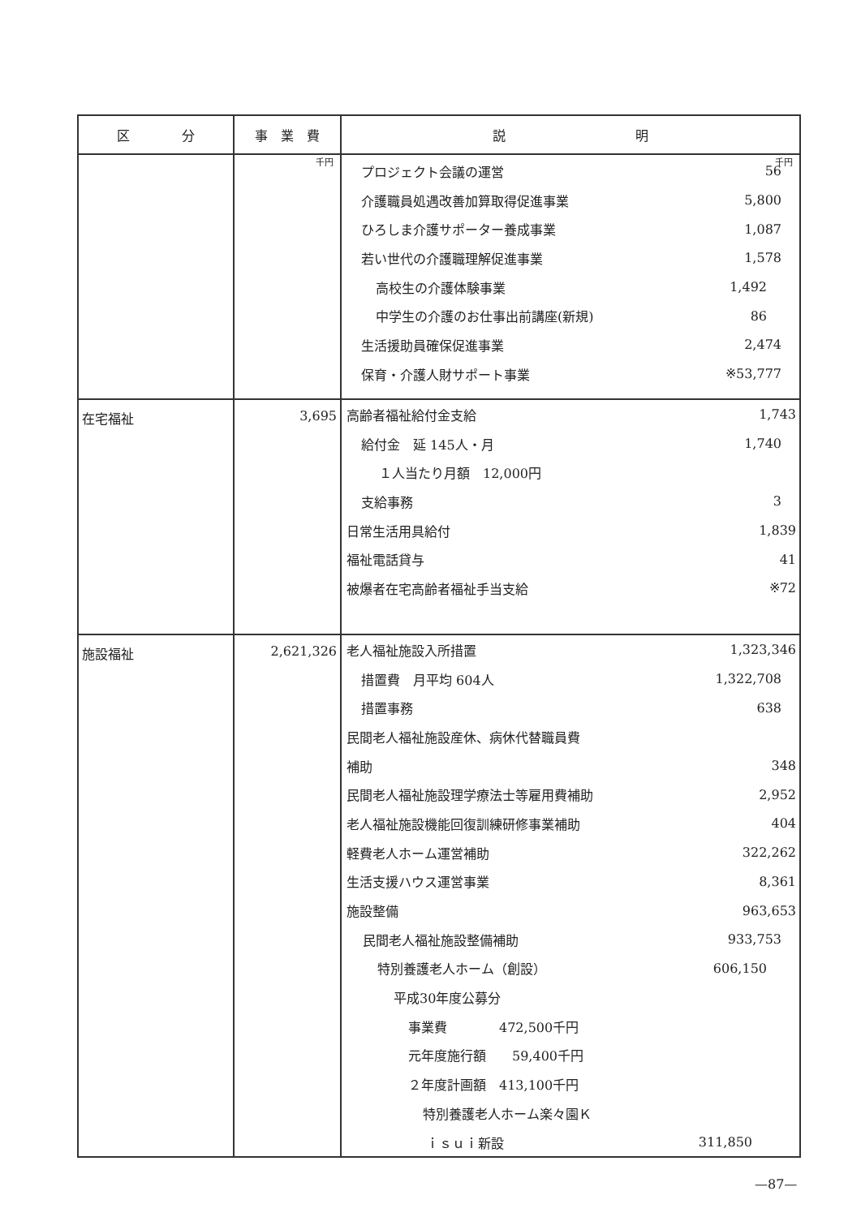| 区 分 | 事 業 費 | 説 明 |
| --- | --- | --- |
| | 千円 | 千円 / プロジェクト会議の運営 / 56 / / 介護職員処遇改善加算取得促進事業 / 5,800 / / ひろしま介護サポーター養成事業 / 1,087 / / 若い世代の介護職理解促進事業 / 1,578 / / 高校生の介護体験事業 / 1,492 / / 中学生の介護のお仕事出前講座(新規) / 86 / / 生活援助員確保促進事業 / 2,474 / / 保育・介護人財サポート事業 / ※53,777 / |
| 在宅福祉 | 3,695 | / 高齢者福祉給付金支給 / 1,743 / / 給付金 延 145人・月 / 1,740 / / １人当たり月額 12,000円 / / / 支給事務 / 3 / / 日常生活用具給付 / 1,839 / / 福祉電話貸与 / 41 / / 被爆者在宅高齢者福祉手当支給 / ※72 / |
| 施設福祉 | 2,621,326 | / 老人福祉施設入所措置 / 1,323,346 / / 措置費 月平均 604人 / 1,322,708 / / 措置事務 / 638 / / 民間老人福祉施設産休、病休代替職員費 / / / 補助 / 348 / / 民間老人福祉施設理学療法士等雇用費補助 / 2,952 / / 老人福祉施設機能回復訓練研修事業補助 / 404 / / 軽費老人ホーム運営補助 / 322,262 / / 生活支援ハウス運営事業 / 8,361 / / 施設整備 / 963,653 / / 民間老人福祉施設整備補助 / 933,753 / / 特別養護老人ホーム（創設） / 606,150 / / 平成30年度公募分 / / / 事業費 472,500千円 / / / 元年度施行額 59,400千円 / / / ２年度計画額 413,100千円 / / / 特別養護老人ホーム楽々園Ｋ / / / ｉｓｕｉ新設 / 311,850 / |
—87—